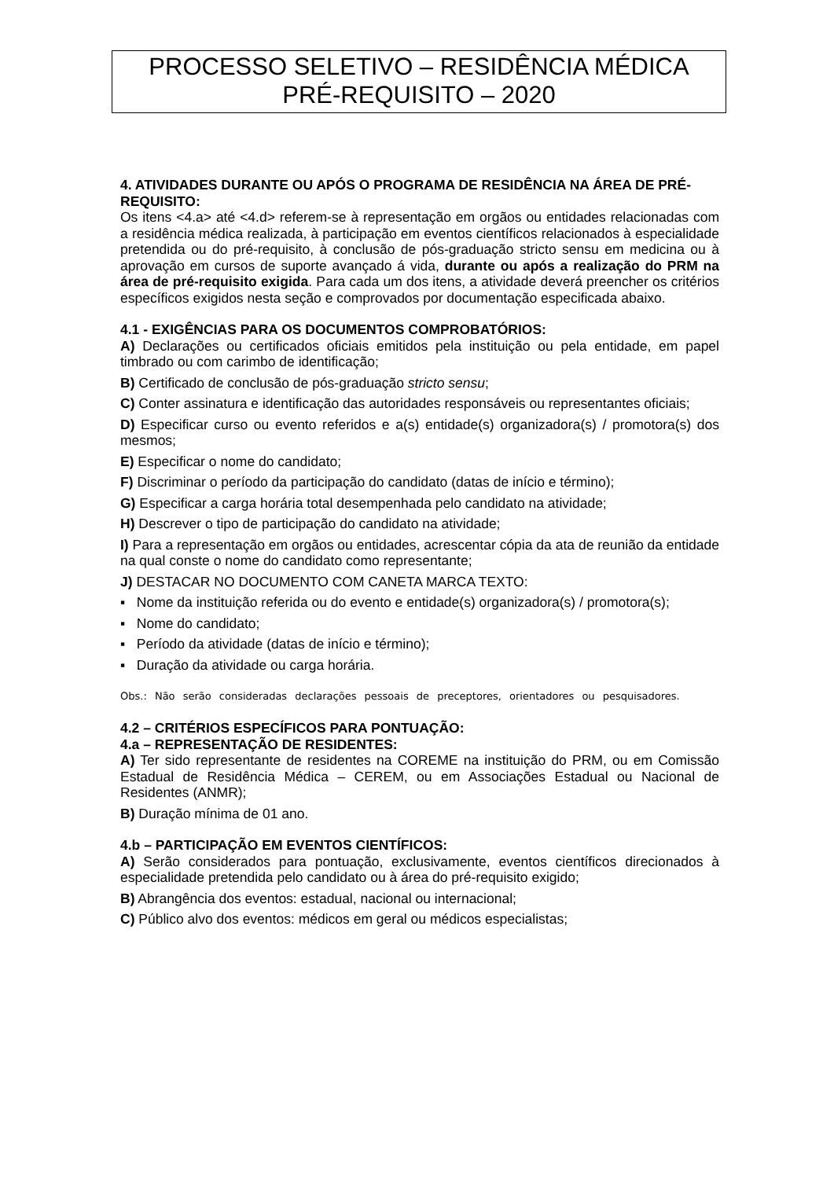PROCESSO SELETIVO – RESIDÊNCIA MÉDICA
PRÉ-REQUISITO – 2020
4. ATIVIDADES DURANTE OU APÓS O PROGRAMA DE RESIDÊNCIA NA ÁREA DE PRÉ-REQUISITO:
Os itens <4.a> até <4.d> referem-se à representação em orgãos ou entidades relacionadas com a residência médica realizada, à participação em eventos científicos relacionados à especialidade pretendida ou do pré-requisito, à conclusão de pós-graduação stricto sensu em medicina ou à aprovação em cursos de suporte avançado á vida, durante ou após a realização do PRM na área de pré-requisito exigida. Para cada um dos itens, a atividade deverá preencher os critérios específicos exigidos nesta seção e comprovados por documentação especificada abaixo.
4.1 - EXIGÊNCIAS PARA OS DOCUMENTOS COMPROBATÓRIOS:
A) Declarações ou certificados oficiais emitidos pela instituição ou pela entidade, em papel timbrado ou com carimbo de identificação;
B) Certificado de conclusão de pós-graduação stricto sensu;
C) Conter assinatura e identificação das autoridades responsáveis ou representantes oficiais;
D) Especificar curso ou evento referidos e a(s) entidade(s) organizadora(s) / promotora(s) dos mesmos;
E) Especificar o nome do candidato;
F) Discriminar o período da participação do candidato (datas de início e término);
G) Especificar a carga horária total desempenhada pelo candidato na atividade;
H) Descrever o tipo de participação do candidato na atividade;
I) Para a representação em orgãos ou entidades, acrescentar cópia da ata de reunião da entidade na qual conste o nome do candidato como representante;
J) DESTACAR NO DOCUMENTO COM CANETA MARCA TEXTO:
▪ Nome da instituição referida ou do evento e entidade(s) organizadora(s) / promotora(s);
▪ Nome do candidato;
▪ Período da atividade (datas de início e término);
▪ Duração da atividade ou carga horária.
Obs.: Não serão consideradas declarações pessoais de preceptores, orientadores ou pesquisadores.
4.2 – CRITÉRIOS ESPECÍFICOS PARA PONTUAÇÃO:
4.a – REPRESENTAÇÃO DE RESIDENTES:
A) Ter sido representante de residentes na COREME na instituição do PRM, ou em Comissão Estadual de Residência Médica – CEREM, ou em Associações Estadual ou Nacional de Residentes (ANMR);
B) Duração mínima de 01 ano.
4.b – PARTICIPAÇÃO EM EVENTOS CIENTÍFICOS:
A) Serão considerados para pontuação, exclusivamente, eventos científicos direcionados à especialidade pretendida pelo candidato ou à área do pré-requisito exigido;
B) Abrangência dos eventos: estadual, nacional ou internacional;
C) Público alvo dos eventos: médicos em geral ou médicos especialistas;